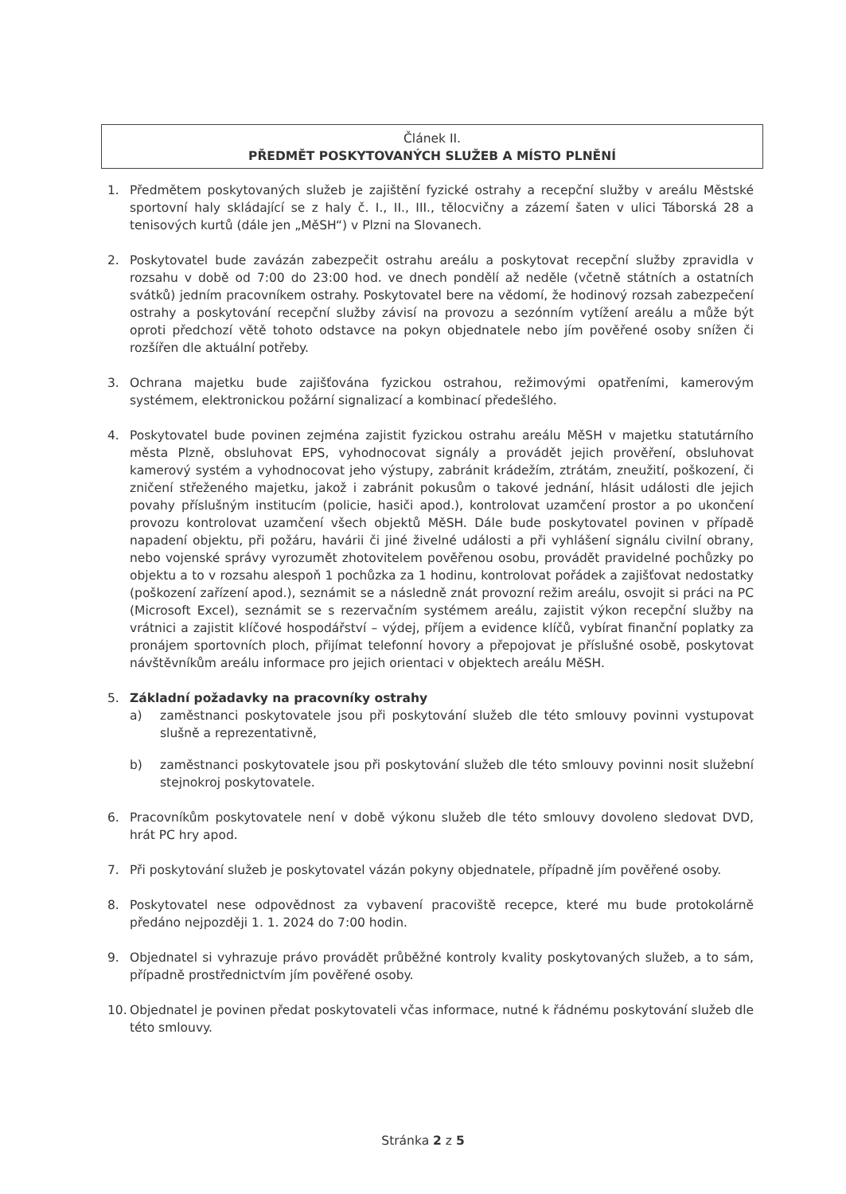Článek II.
PŘEDMĚT POSKYTOVANÝCH SLUŽEB A MÍSTO PLNĚNÍ
1. Předmětem poskytovaných služeb je zajištění fyzické ostrahy a recepční služby v areálu Městské sportovní haly skládající se z haly č. I., II., III., tělocvičny a zázemí šaten v ulici Táborská 28 a tenisových kurtů (dále jen „MěSH“) v Plzni na Slovanech.
2. Poskytovatel bude zavázán zabezpečit ostrahu areálu a poskytovat recepční služby zpravidla v rozsahu v době od 7:00 do 23:00 hod. ve dnech pondělí až neděle (včetně státních a ostatních svátků) jedním pracovníkem ostrahy. Poskytovatel bere na vědomí, že hodinový rozsah zabezpečení ostrahy a poskytování recepční služby závisí na provozu a sezónním vytížení areálu a může být oproti předchozí větě tohoto odstavce na pokyn objednatele nebo jím pověřené osoby snížen či rozšířen dle aktuální potřeby.
3. Ochrana majetku bude zajišťována fyzickou ostrahou, režimovými opatřeními, kamerovým systémem, elektronickou požární signalizací a kombinací předešlého.
4. Poskytovatel bude povinen zejména zajistit fyzickou ostrahu areálu MěSH v majetku statutárního města Plzně, obsluhovat EPS, vyhodnocovat signály a provádět jejich prověření, obsluhovat kamerový systém a vyhodnocovat jeho výstupy, zabránit krádežím, ztrátám, zneužití, poškození, či zničení střeženého majetku, jakož i zabránit pokusům o takové jednání, hlásit události dle jejich povahy příslušným institucím (policie, hasiči apod.), kontrolovat uzamčení prostor a po ukončení provozu kontrolovat uzamčení všech objektů MěSH. Dále bude poskytovatel povinen v případě napadení objektu, při požáru, havárii či jiné živelné události a při vyhlášení signálu civilní obrany, nebo vojenské správy vyrozumět zhotovitelem pověřenou osobu, provádět pravidelné pochůzky po objektu a to v rozsahu alespoň 1 pochůzka za 1 hodinu, kontrolovat pořádek a zajišťovat nedostatky (poškození zařízení apod.), seznámit se a následně znát provozní režim areálu, osvojit si práci na PC (Microsoft Excel), seznámit se s rezervačním systémem areálu, zajistit výkon recepční služby na vrátnici a zajistit klíčové hospodářství – výdej, příjem a evidence klíčů, vybírat finanční poplatky za pronájem sportovních ploch, přijímat telefonní hovory a přepojovat je příslušné osobě, poskytovat návštěvníkům areálu informace pro jejich orientaci v objektech areálu MěSH.
5. Základní požadavky na pracovníky ostrahy
a) zaměstnanci poskytovatele jsou při poskytování služeb dle této smlouvy povinni vystupovat slušně a reprezentativně,
b) zaměstnanci poskytovatele jsou při poskytování služeb dle této smlouvy povinni nosit služební stejnokroj poskytovatele.
6. Pracovníkům poskytovatele není v době výkonu služeb dle této smlouvy dovoleno sledovat DVD, hrát PC hry apod.
7. Při poskytování služeb je poskytovatel vázán pokyny objednatele, případně jím pověřené osoby.
8. Poskytovatel nese odpovědnost za vybavení pracoviště recepce, které mu bude protokolárně předáno nejpozději 1. 1. 2024 do 7:00 hodin.
9. Objednatel si vyhrazuje právo provádět průběžné kontroly kvality poskytovaných služeb, a to sám, případně prostřednictvím jím pověřené osoby.
10. Objednatel je povinen předat poskytovateli včas informace, nutné k řádnému poskytování služeb dle této smlouvy.
Stránka 2 z 5